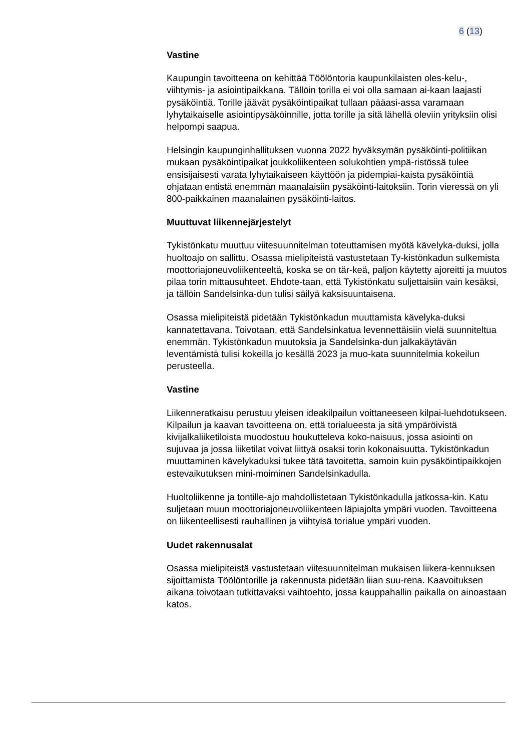6 (13)
Vastine
Kaupungin tavoitteena on kehittää Töölöntoria kaupunkilaisten oles-kelu-, viihtymis- ja asiointipaikkana. Tällöin torilla ei voi olla samaan ai-kaan laajasti pysäköintiä. Torille jäävät pysäköintipaikat tullaan pääasi-assa varamaan lyhytaikaiselle asiointipysäköinnille, jotta torille ja sitä lähellä oleviin yrityksiin olisi helpompi saapua.
Helsingin kaupunginhallituksen vuonna 2022 hyväksymän pysäköinti-politiikan mukaan pysäköintipaikat joukkoliikenteen solukohtien ympä-ristössä tulee ensisijaisesti varata lyhytaikaiseen käyttöön ja pidempiai-kaista pysäköintiä ohjataan entistä enemmän maanalaisiin pysäköinti-laitoksiin. Torin vieressä on yli 800-paikkainen maanalainen pysäköinti-laitos.
Muuttuvat liikennejärjestelyt
Tykistönkatu muuttuu viitesuunnitelman toteuttamisen myötä kävelyka-duksi, jolla huoltoajo on sallittu. Osassa mielipiteistä vastustetaan Ty-kistönkadun sulkemista moottoriajoneuvoliikenteeltä, koska se on tär-keä, paljon käytetty ajoreitti ja muutos pilaa torin mittausuhteet. Ehdote-taan, että Tykistönkatu suljettaisiin vain kesäksi, ja tällöin Sandelsinka-dun tulisi säilyä kaksisuuntaisena.
Osassa mielipiteistä pidetään Tykistönkadun muuttamista kävelyka-duksi kannatettavana. Toivotaan, että Sandelsinkatua levennettäisiin vielä suunniteltua enemmän. Tykistönkadun muutoksia ja Sandelsinka-dun jalkakäytävän leventämistä tulisi kokeilla jo kesällä 2023 ja muo-kata suunnitelmia kokeilun perusteella.
Vastine
Liikenneratkaisu perustuu yleisen ideakilpailun voittaneeseen kilpai-luehdotukseen. Kilpailun ja kaavan tavoitteena on, että torialueesta ja sitä ympäröivistä kivijalkaliiketiloista muodostuu houkutteleva koko-naisuus, jossa asiointi on sujuvaa ja jossa liiketilat voivat liittyä osaksi torin kokonaisuutta. Tykistönkadun muuttaminen kävelykaduksi tukee tätä tavoitetta, samoin kuin pysäköintipaikkojen estevaikutuksen mini-moiminen Sandelsinkadulla.
Huoltoliikenne ja tontille-ajo mahdollistetaan Tykistönkadulla jatkossa-kin. Katu suljetaan muun moottoriajoneuvoliikenteen läpiajolta ympäri vuoden. Tavoitteena on liikenteellisesti rauhallinen ja viihtyisä torialue ympäri vuoden.
Uudet rakennusalat
Osassa mielipiteistä vastustetaan viitesuunnitelman mukaisen liikera-kennuksen sijoittamista Töölöntorille ja rakennusta pidetään liian suu-rena. Kaavoituksen aikana toivotaan tutkittavaksi vaihtoehto, jossa kauppahallin paikalla on ainoastaan katos.